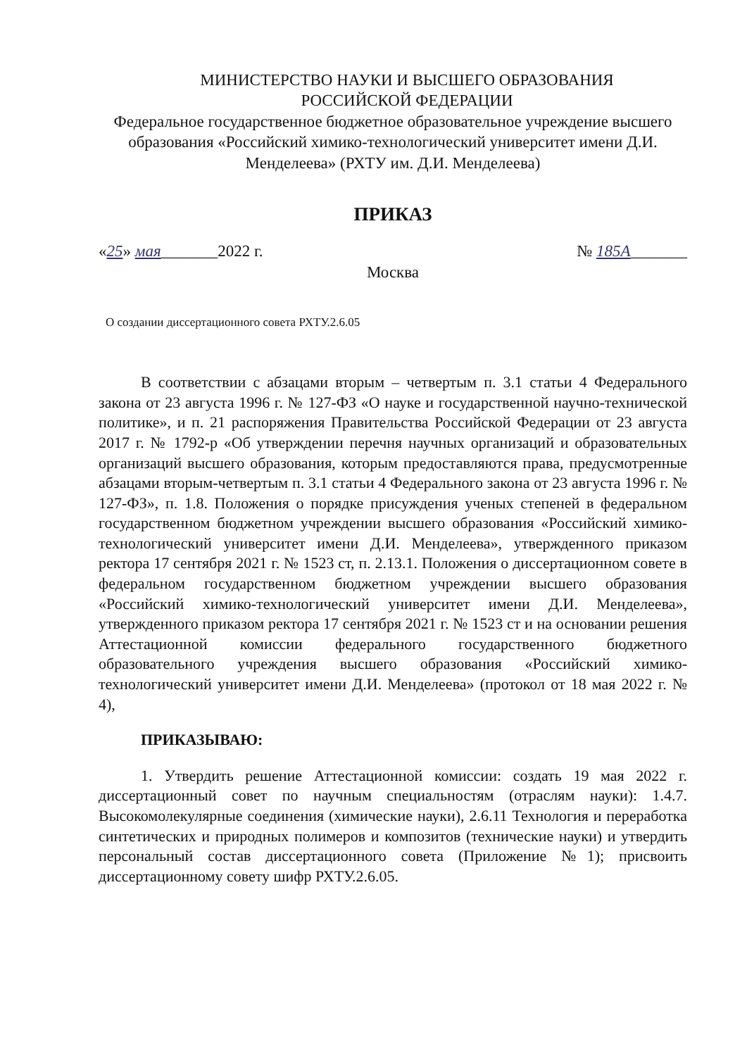МИНИСТЕРСТВО НАУКИ И ВЫСШЕГО ОБРАЗОВАНИЯ
РОССИЙСКОЙ ФЕДЕРАЦИИ
Федеральное государственное бюджетное образовательное учреждение высшего образования «Российский химико-технологический университет имени Д.И. Менделеева» (РХТУ им. Д.И. Менделеева)
ПРИКАЗ
«25» мая_______2022 г. № 185А_______
Москва
О создании диссертационного совета РХТУ.2.6.05
В соответствии с абзацами вторым – четвертым п. 3.1 статьи 4 Федерального закона от 23 августа 1996 г. № 127-ФЗ «О науке и государственной научно-технической политике», и п. 21 распоряжения Правительства Российской Федерации от 23 августа 2017 г. № 1792-р «Об утверждении перечня научных организаций и образовательных организаций высшего образования, которым предоставляются права, предусмотренные абзацами вторым-четвертым п. 3.1 статьи 4 Федерального закона от 23 августа 1996 г. № 127-ФЗ», п. 1.8. Положения о порядке присуждения ученых степеней в федеральном государственном бюджетном учреждении высшего образования «Российский химико-технологический университет имени Д.И. Менделеева», утвержденного приказом ректора 17 сентября 2021 г. № 1523 ст, п. 2.13.1. Положения о диссертационном совете в федеральном государственном бюджетном учреждении высшего образования «Российский химико-технологический университет имени Д.И. Менделеева», утвержденного приказом ректора 17 сентября 2021 г. № 1523 ст и на основании решения Аттестационной комиссии федерального государственного бюджетного образовательного учреждения высшего образования «Российский химико-технологический университет имени Д.И. Менделеева» (протокол от 18 мая 2022 г. № 4),
ПРИКАЗЫВАЮ:
1. Утвердить решение Аттестационной комиссии: создать 19 мая 2022 г. диссертационный совет по научным специальностям (отраслям науки): 1.4.7. Высокомолекулярные соединения (химические науки), 2.6.11 Технология и переработка синтетических и природных полимеров и композитов (технические науки) и утвердить персональный состав диссертационного совета (Приложение №1); присвоить диссертационному совету шифр РХТУ.2.6.05.